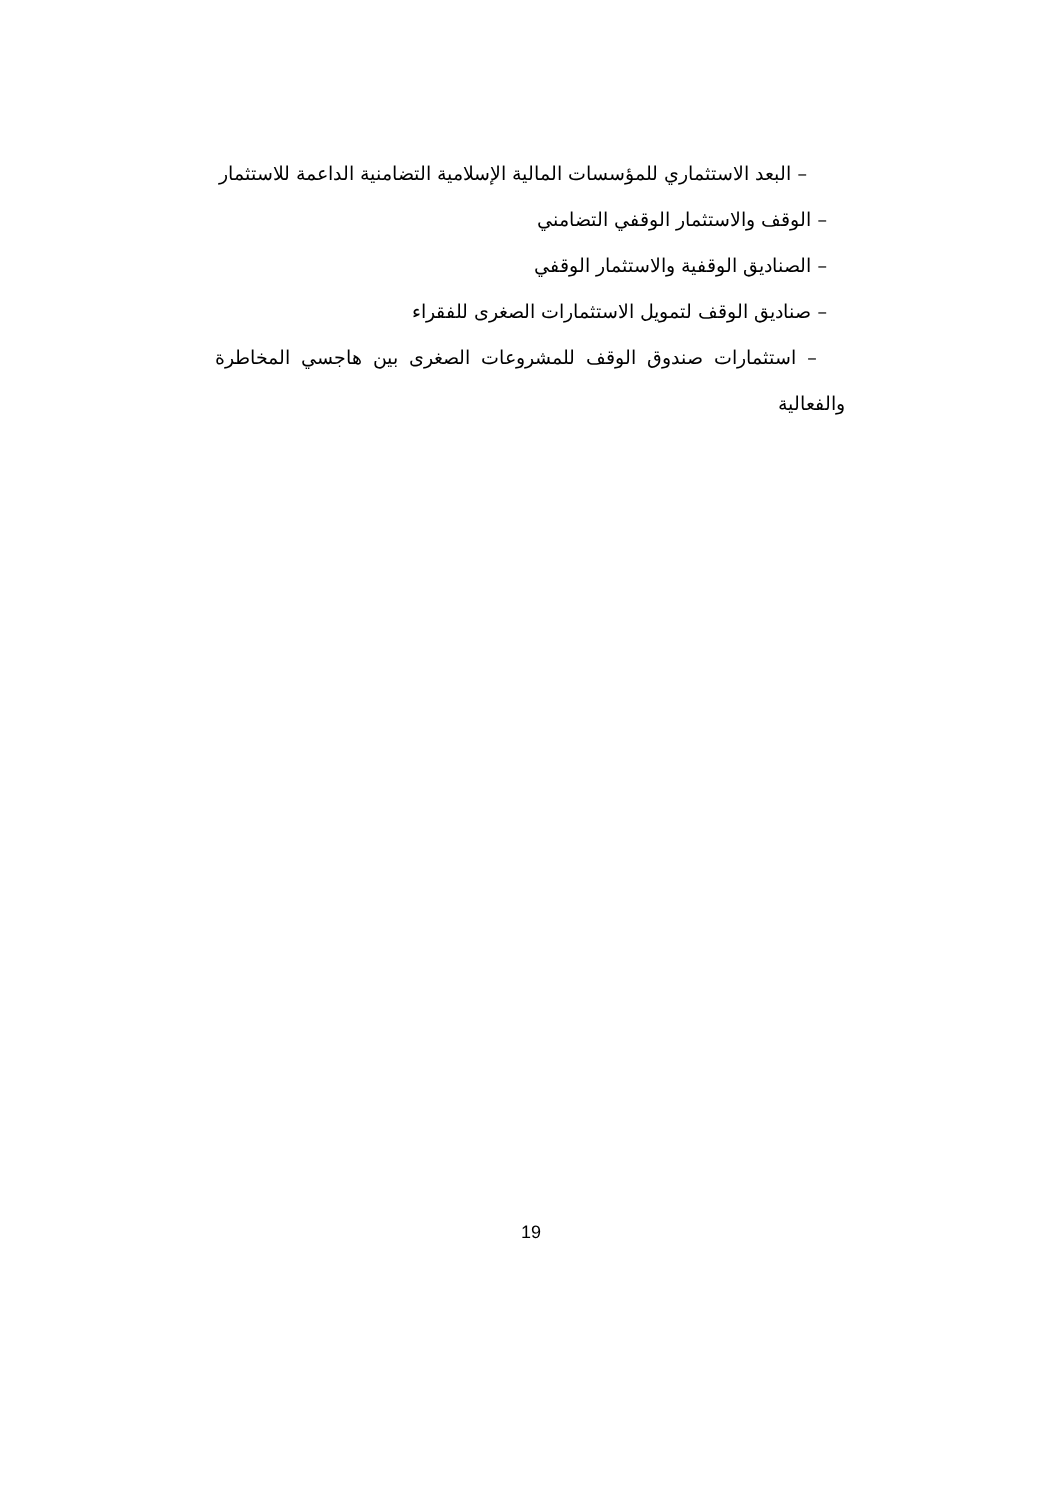– البعد الاستثماري للمؤسسات المالية الإسلامية التضامنية الداعمة للاستثمار
– الوقف والاستثمار الوقفي التضامني
– الصناديق الوقفية والاستثمار الوقفي
– صناديق الوقف لتمويل الاستثمارات الصغرى للفقراء
– استثمارات صندوق الوقف للمشروعات الصغرى بين هاجسي المخاطرة والفعالية
19